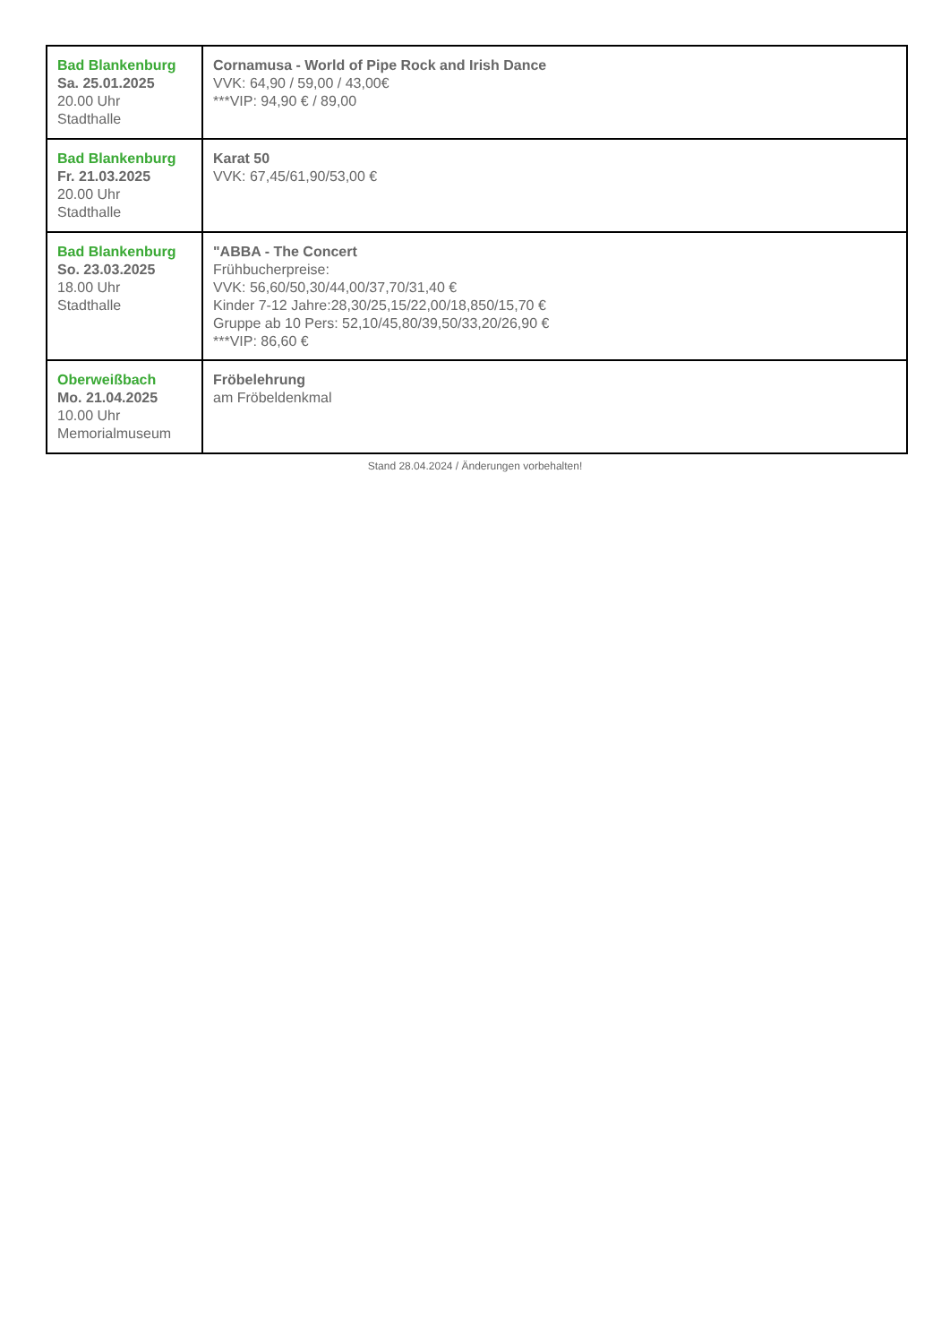| Bad Blankenburg Sa. 25.01.2025 20.00 Uhr Stadthalle | Cornamusa - World of Pipe Rock and Irish Dance VVK: 64,90 / 59,00 / 43,00€ ***VIP: 94,90 € / 89,00 |
| Bad Blankenburg Fr. 21.03.2025 20.00 Uhr Stadthalle | Karat 50 VVK: 67,45/61,90/53,00 € |
| Bad Blankenburg So. 23.03.2025 18.00 Uhr Stadthalle | "ABBA - The Concert Frühbucherpreise: VVK: 56,60/50,30/44,00/37,70/31,40 € Kinder 7-12 Jahre:28,30/25,15/22,00/18,850/15,70 € Gruppe ab 10 Pers: 52,10/45,80/39,50/33,20/26,90 € ***VIP: 86,60 € |
| Oberweißbach Mo. 21.04.2025 10.00 Uhr Memorialmuseum | Fröbelehrung am Fröbeldenkmal |
Stand 28.04.2024 / Änderungen vorbehalten!